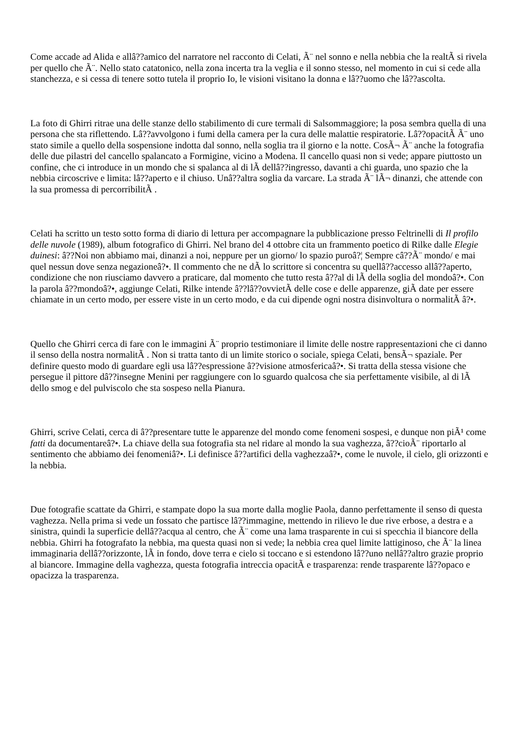Come accade ad Alida e allâ??amico del narratore nel racconto di Celati, Ã¨ nel sonno e nella nebbia che la realtÃ si rivela per quello che Ã¨. Nello stato catatonico, nella zona incerta tra la veglia e il sonno stesso, nel momento in cui si cede alla stanchezza, e si cessa di tenere sotto tutela il proprio Io, le visioni visitano la donna e lâ??uomo che lâ??ascolta.
La foto di Ghirri ritrae una delle stanze dello stabilimento di cure termali di Salsommaggiore; la posa sembra quella di una persona che sta riflettendo. Lâ??avvolgono i fumi della camera per la cura delle malattie respiratorie. Lâ??opacitÃ Ã¨ uno stato simile a quello della sospensione indotta dal sonno, nella soglia tra il giorno e la notte. CosÃ¬ Ã¨ anche la fotografia delle due pilastri del cancello spalancato a Formigine, vicino a Modena. Il cancello quasi non si vede; appare piuttosto un confine, che ci introduce in un mondo che si spalanca al di lÃ dellâ??ingresso, davanti a chi guarda, uno spazio che la nebbia circoscrive e limita: lâ??aperto e il chiuso. Unâ??altra soglia da varcare. La strada Ã¨ lÃ¬ dinanzi, che attende con la sua promessa di percorribilitÃ .
Celati ha scritto un testo sotto forma di diario di lettura per accompagnare la pubblicazione presso Feltrinelli di Il profilo delle nuvole (1989), album fotografico di Ghirri. Nel brano del 4 ottobre cita un frammento poetico di Rilke dalle Elegie duinesi: â??Noi non abbiamo mai, dinanzi a noi, neppure per un giorno/ lo spazio puroâ?¦ Sempre câ??Ã¨ mondo/ e mai quel nessun dove senza negazioneâ?•. Il commento che ne dÃ lo scrittore si concentra su quellâ??accesso allâ??aperto, condizione che non riusciamo davvero a praticare, dal momento che tutto resta â??al di lÃ della soglia del mondoâ?•. Con la parola â??mondoâ?•, aggiunge Celati, Rilke intende â??lâ??ovvietÃ delle cose e delle apparenze, giÃ date per essere chiamate in un certo modo, per essere viste in un certo modo, e da cui dipende ogni nostra disinvoltura o normalitÃ â?•.
Quello che Ghirri cerca di fare con le immagini Ã¨ proprio testimoniare il limite delle nostre rappresentazioni che ci danno il senso della nostra normalitÃ . Non si tratta tanto di un limite storico o sociale, spiega Celati, bensÃ¬ spaziale. Per definire questo modo di guardare egli usa lâ??espressione â??visione atmosfericaâ?•. Si tratta della stessa visione che persegue il pittore dâ??insegne Menini per raggiungere con lo sguardo qualcosa che sia perfettamente visibile, al di lÃ dello smog e del pulviscolo che sta sospeso nella Pianura.
Ghirri, scrive Celati, cerca di â??presentare tutte le apparenze del mondo come fenomeni sospesi, e dunque non piÃ¹ come fatti da documentareâ?•. La chiave della sua fotografia sta nel ridare al mondo la sua vaghezza, â??cioÃ¨ riportarlo al sentimento che abbiamo dei fenomeniâ?•. Li definisce â??artifici della vaghezzaâ?•, come le nuvole, il cielo, gli orizzonti e la nebbia.
Due fotografie scattate da Ghirri, e stampate dopo la sua morte dalla moglie Paola, danno perfettamente il senso di questa vaghezza. Nella prima si vede un fossato che partisce lâ??immagine, mettendo in rilievo le due rive erbose, a destra e a sinistra, quindi la superficie dellâ??acqua al centro, che Ã¨ come una lama trasparente in cui si specchia il biancore della nebbia. Ghirri ha fotografato la nebbia, ma questa quasi non si vede; la nebbia crea quel limite lattiginoso, che Ã¨ la linea immaginaria dellâ??orizzonte, lÃ in fondo, dove terra e cielo si toccano e si estendono lâ??uno nellâ??altro grazie proprio al biancore. Immagine della vaghezza, questa fotografia intreccia opacitÃ e trasparenza: rende trasparente lâ??opaco e opacizza la trasparenza.